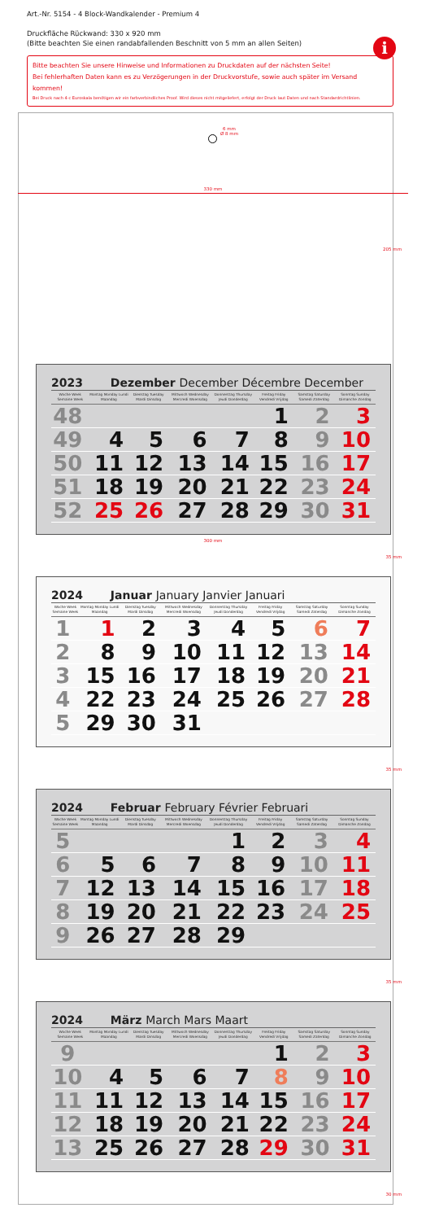Art.-Nr. 5154 - 4 Block-Wandkalender - Premium 4
Druckfläche Rückwand: 330 x 920 mm
(Bitte beachten Sie einen randabfallenden Beschnitt von 5 mm an allen Seiten)
i
Bitte beachten Sie unsere Hinweise und Informationen zu Druckdaten auf der nächsten Seite!
Bei fehlerhaften Daten kann es zu Verzögerungen in der Druckvorstufe, sowie auch später im Versand kommen!
Bei Druck nach 4-c Euroskala benötigen wir ein farbverbindliches Proof. Wird dieses nicht mitgeliefert, erfolgt der Druck laut Daten und nach Standardrichtlinien.
6 mm
Ø 8 mm
330 mm
205 mm
2023 Dezember December Décembre December
| Woche Week Semaine Week | Montag Monday Lundi Maandag | Dienstag Tuesday Mardi Dinsdag | Mittwoch Wednesday Mercredi Woensdag | Donnerstag Thursday Jeudi Donderdag | Freitag Friday Vendredi Vrijdag | Samstag Saturday Samedi Zaterdag | Sonntag Sunday Dimanche Zondag |
| --- | --- | --- | --- | --- | --- | --- | --- |
| 48 | | | | | 1 | 2 | 3 |
| 49 | 4 | 5 | 6 | 7 | 8 | 9 | 10 |
| 50 | 11 | 12 | 13 | 14 | 15 | 16 | 17 |
| 51 | 18 | 19 | 20 | 21 | 22 | 23 | 24 |
| 52 | 25 | 26 | 27 | 28 | 29 | 30 | 31 |
300 mm
35 mm
2024 Januar January Janvier Januari
| Woche Week Semaine Week | Montag Monday Lundi Maandag | Dienstag Tuesday Mardi Dinsdag | Mittwoch Wednesday Mercredi Woensdag | Donnerstag Thursday Jeudi Donderdag | Freitag Friday Vendredi Vrijdag | Samstag Saturday Samedi Zaterdag | Sonntag Sunday Dimanche Zondag |
| --- | --- | --- | --- | --- | --- | --- | --- |
| 1 | 1 | 2 | 3 | 4 | 5 | 6 | 7 |
| 2 | 8 | 9 | 10 | 11 | 12 | 13 | 14 |
| 3 | 15 | 16 | 17 | 18 | 19 | 20 | 21 |
| 4 | 22 | 23 | 24 | 25 | 26 | 27 | 28 |
| 5 | 29 | 30 | 31 | | | | |
35 mm
2024 Februar February Février Februari
| Woche Week Semaine Week | Montag Monday Lundi Maandag | Dienstag Tuesday Mardi Dinsdag | Mittwoch Wednesday Mercredi Woensdag | Donnerstag Thursday Jeudi Donderdag | Freitag Friday Vendredi Vrijdag | Samstag Saturday Samedi Zaterdag | Sonntag Sunday Dimanche Zondag |
| --- | --- | --- | --- | --- | --- | --- | --- |
| 5 | | | | 1 | 2 | 3 | 4 |
| 6 | 5 | 6 | 7 | 8 | 9 | 10 | 11 |
| 7 | 12 | 13 | 14 | 15 | 16 | 17 | 18 |
| 8 | 19 | 20 | 21 | 22 | 23 | 24 | 25 |
| 9 | 26 | 27 | 28 | 29 | | | |
35 mm
2024 März March Mars Maart
| Woche Week Semaine Week | Montag Monday Lundi Maandag | Dienstag Tuesday Mardi Dinsdag | Mittwoch Wednesday Mercredi Woensdag | Donnerstag Thursday Jeudi Donderdag | Freitag Friday Vendredi Vrijdag | Samstag Saturday Samedi Zaterdag | Sonntag Sunday Dimanche Zondag |
| --- | --- | --- | --- | --- | --- | --- | --- |
| 9 | | | | | 1 | 2 | 3 |
| 10 | 4 | 5 | 6 | 7 | 8 | 9 | 10 |
| 11 | 11 | 12 | 13 | 14 | 15 | 16 | 17 |
| 12 | 18 | 19 | 20 | 21 | 22 | 23 | 24 |
| 13 | 25 | 26 | 27 | 28 | 29 | 30 | 31 |
30 mm